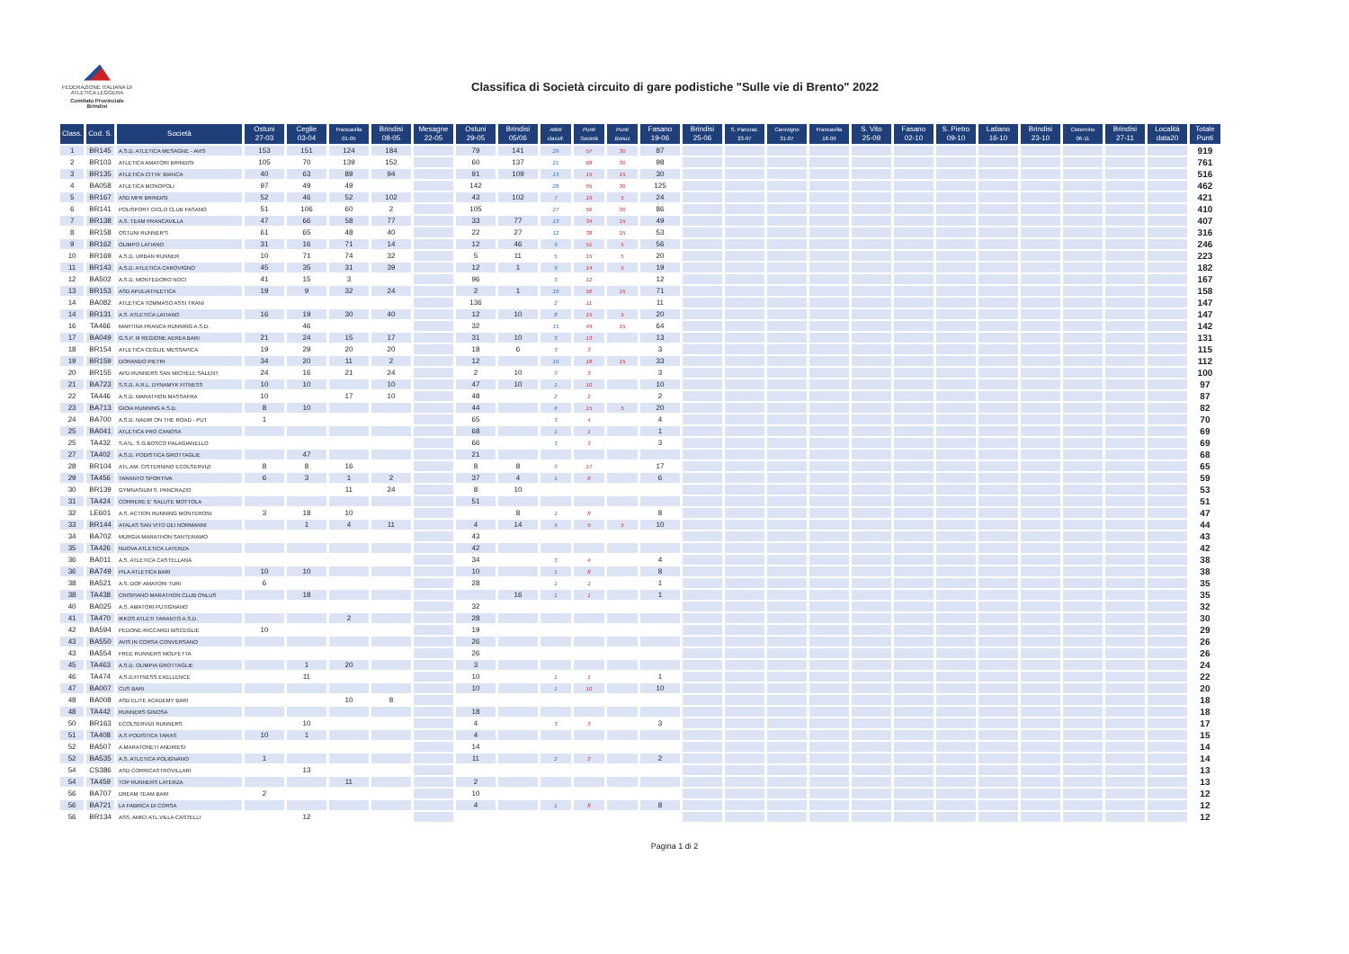FEDERAZIONE ITALIANA DI ATLETICA LEGGERA
Comitato Provinciale Brindisi
Classifica di Società circuito di gare podistiche "Sulle vie di Brento" 2022
| Class. | Cod. S. | Società | Ostuni 27-03 | Ceglie 03-04 | Francavilla 01-05 | Brindisi 08-05 | Mesagne 22-05 | Ostuni 29-05 | Brindisi 05/06 | Atleti classif. | Punti Società | Punti Bonus | Fasano 19-06 | Brindisi 25-06 | S. Pancraz. 23-07 | Carovigno 31-07 | Francavilla 18-09 | S. Vito 25-09 | Fasano 02-10 | S. Pietro 09-10 | Latiano 16-10 | Brindisi 23-10 | Cisternino 06-11 | Brindisi 27-11 | Località data20 | Totale Punti |
| --- | --- | --- | --- | --- | --- | --- | --- | --- | --- | --- | --- | --- | --- | --- | --- | --- | --- | --- | --- | --- | --- | --- | --- | --- | --- | --- |
| 1 | BR145 | A.S.D. ATLETICA MESAGNE - AVIS | 153 | 151 | 124 | 184 | | 79 | 141 | 29 | 57 | 30 | 87 | | | | | | | | | | | | | 919 |
| 2 | BR103 | ATLETICA AMATORI BRINDISI | 105 | 70 | 139 | 152 | | 60 | 137 | 21 | 68 | 30 | 98 | | | | | | | | | | | | | 761 |
| 3 | BR135 | ATLETICA CITTA' BIANCA | 40 | 63 | 89 | 94 | | 91 | 109 | 13 | 15 | 15 | 30 | | | | | | | | | | | | | 516 |
| 4 | BA058 | ATLETICA MONOPOLI | 97 | 49 | 49 | | | 142 | | 28 | 95 | 30 | 125 | | | | | | | | | | | | | 462 |
| 5 | BR167 | ASD MFR BRINDISI | 52 | 46 | 52 | 102 | | 43 | 102 | 7 | 19 | 5 | 24 | | | | | | | | | | | | | 421 |
| 6 | BR141 | POLISPORT CICLO CLUB FASANO | 51 | 106 | 60 | 2 | | 105 | | 27 | 56 | 30 | 86 | | | | | | | | | | | | | 410 |
| 7 | BR138 | A.S. TEAM FRANCAVILLA | 47 | 66 | 58 | 77 | | 33 | 77 | 13 | 34 | 15 | 49 | | | | | | | | | | | | | 407 |
| 8 | BR158 | OSTUNI RUNNER'S | 61 | 65 | 48 | 40 | | 22 | 27 | 12 | 38 | 15 | 53 | | | | | | | | | | | | | 316 |
| 9 | BR162 | OLIMPO LATIANO | 31 | 16 | 71 | 14 | | 12 | 46 | 9 | 51 | 5 | 56 | | | | | | | | | | | | | 246 |
| 10 | BR169 | A.S.D. URBAN RUNNER | 10 | 71 | 74 | 32 | | 5 | 11 | 5 | 15 | 5 | 20 | | | | | | | | | | | | | 223 |
| 11 | BR143 | A.S.D. ATLETICA CAROVIGNO | 45 | 35 | 31 | 39 | | 12 | 1 | 9 | 14 | 5 | 19 | | | | | | | | | | | | | 182 |
| 12 | BA502 | A.S.D. MONTEDORO NOCI | 41 | 15 | 3 | | | 96 | | 3 | 12 | | 12 | | | | | | | | | | | | | 167 |
| 13 | BR153 | ASD APULIATHLETICA | 19 | 9 | 32 | 24 | | 2 | 1 | 19 | 56 | 15 | 71 | | | | | | | | | | | | | 158 |
| 14 | BA082 | ATLETICA TOMMASO ASSI TRANI | | | | | | 136 | | 2 | 11 | | 11 | | | | | | | | | | | | | 147 |
| 14 | BR131 | A.S. ATLETICA LATIANO | 16 | 19 | 30 | 40 | | 12 | 10 | 8 | 15 | 5 | 20 | | | | | | | | | | | | | 147 |
| 16 | TA466 | MARTINA FRANCA RUNNING A.S.D. | | 46 | | | | 32 | | 15 | 49 | 15 | 64 | | | | | | | | | | | | | 142 |
| 17 | BA049 | G.S.P. III REGIONE AEREA BARI | 21 | 24 | 15 | 17 | | 31 | 10 | 3 | 13 | | 13 | | | | | | | | | | | | | 131 |
| 18 | BR154 | ATLETICA CEGLIE MESSAPICA | 19 | 29 | 20 | 20 | | 18 | 6 | 3 | 3 | | 3 | | | | | | | | | | | | | 115 |
| 19 | BR159 | DORANDO PIETRI | 34 | 20 | 11 | 2 | | 12 | | 10 | 18 | 15 | 33 | | | | | | | | | | | | | 112 |
| 20 | BR155 | APD RUNNERS SAN MICHELE SALENT | 24 | 16 | 21 | 24 | | 2 | 10 | 3 | 3 | | 3 | | | | | | | | | | | | | 100 |
| 21 | BA723 | S.S.D. A.R.L. DYNAMYK FITNESS | 10 | 10 | | 10 | | 47 | 10 | 1 | 10 | | 10 | | | | | | | | | | | | | 97 |
| 22 | TA446 | A.S.D. MARATHON MASSAFRA | 10 | | 17 | 10 | | 48 | | 2 | 2 | | 2 | | | | | | | | | | | | | 87 |
| 23 | BA713 | GIOIA RUNNING A.S.D. | 8 | 10 | | | | 44 | | 6 | 15 | 5 | 20 | | | | | | | | | | | | | 82 |
| 24 | BA700 | A.S.D. NADIR ON THE ROAD - PUT | 1 | | | | | 65 | | 3 | 4 | | 4 | | | | | | | | | | | | | 70 |
| 25 | BA041 | ATLETICA PRO CANOSA | | | | | | 68 | | 1 | 1 | | 1 | | | | | | | | | | | | | 69 |
| 25 | TA432 | S.ATL. S.G.BOSCO PALAGIANELLO | | | | | | 66 | | 3 | 3 | | 3 | | | | | | | | | | | | | 69 |
| 27 | TA402 | A.S.D. PODISTICA GROTTAGLIE | | 47 | | | | 21 | | | | | | | | | | | | | | | | | | 68 |
| 28 | BR104 | ATL.AM. CISTERNINO ECOLSERVIZI | 8 | 8 | 16 | | | 8 | 8 | 3 | 17 | | 17 | | | | | | | | | | | | | 65 |
| 29 | TA456 | TARANTO SPORTIVA | 6 | 3 | 1 | 2 | | 37 | 4 | 1 | 6 | | 6 | | | | | | | | | | | | | 59 |
| 30 | BR139 | GYMNASIUM S. PANCRAZIO | | | 11 | 24 | | 8 | 10 | | | | | | | | | | | | | | | | | 53 |
| 31 | TA424 | CORRERE E' SALUTE MOTTOLA | | | | | | 51 | | | | | | | | | | | | | | | | | | 51 |
| 32 | LE601 | A.S. ACTION RUNNING MONTERONI | 3 | 18 | 10 | | | | 8 | 1 | 8 | | 8 | | | | | | | | | | | | | 47 |
| 33 | BR144 | ATALAS SAN VITO DEI NORMANNI | | 1 | 4 | 11 | | 4 | 14 | 5 | 5 | 5 | 10 | | | | | | | | | | | | | 44 |
| 34 | BA702 | MURGIA MARATHON SANTERAMO | | | | | | 43 | | | | | | | | | | | | | | | | | | 43 |
| 35 | TA426 | NUOVA ATLETICA LATERZA | | | | | | 42 | | | | | | | | | | | | | | | | | | 42 |
| 36 | BA011 | A.S. ATLETICA CASTELLANA | | | | | | 34 | | 3 | 4 | | 4 | | | | | | | | | | | | | 38 |
| 36 | BA749 | PILA ATLETICA BARI | 10 | 10 | | | | 10 | | 1 | 8 | | 8 | | | | | | | | | | | | | 38 |
| 38 | BA521 | A.S. DOF AMATORI TURI | 6 | | | | | 28 | | 1 | 1 | | 1 | | | | | | | | | | | | | 35 |
| 38 | TA438 | CRISPIANO MARATHON CLUB ONLUS | | 18 | | | | | 16 | 1 | 1 | | 1 | | | | | | | | | | | | | 35 |
| 40 | BA025 | A.S. AMATORI PUTIGNANO | | | | | | 32 | | | | | | | | | | | | | | | | | | 32 |
| 41 | TA470 | IKKOS ATLETI TARANTO A.S.D. | | | 2 | | | 28 | | | | | | | | | | | | | | | | | | 30 |
| 42 | BA594 | PEDONE-RICCARDI BISCEGLIE | 10 | | | | | 19 | | | | | | | | | | | | | | | | | | 29 |
| 43 | BA550 | AVIS IN CORSA CONVERSANO | | | | | | 26 | | | | | | | | | | | | | | | | | | 26 |
| 43 | BA554 | FREE RUNNERS MOLFETTA | | | | | | 26 | | | | | | | | | | | | | | | | | | 26 |
| 45 | TA463 | A.S.D. OLIMPIA GROTTAGLIE | | 1 | 20 | | | 3 | | | | | | | | | | | | | | | | | | 24 |
| 46 | TA474 | A.S.D.FITNESS EXELLENCE | | 11 | | | | 10 | | 1 | 1 | | 1 | | | | | | | | | | | | | 22 |
| 47 | BA007 | CUS BARI | | | | | | 10 | | 1 | 10 | | 10 | | | | | | | | | | | | | 20 |
| 48 | BA008 | ASD ELITE ACADEMY BARI | | | 10 | 8 | | | | | | | | | | | | | | | | | | | | 18 |
| 48 | TA442 | RUNNERS GINOSA | | | | | | 18 | | | | | | | | | | | | | | | | | | 18 |
| 50 | BR163 | ECOLSERVIZI RUNNERS | | 10 | | | | 4 | | 3 | 3 | | 3 | | | | | | | | | | | | | 17 |
| 51 | TA408 | A.S PODISTICA TARAS | 10 | 1 | | | | 4 | | | | | | | | | | | | | | | | | | 15 |
| 52 | BA507 | A.MARATONETI ANDRIESI | | | | | | 14 | | | | | | | | | | | | | | | | | | 14 |
| 52 | BA535 | A.S. ATLETICA POLIGNANO | 1 | | | | | 11 | | 2 | 2 | | 2 | | | | | | | | | | | | | 14 |
| 54 | CS386 | ASD CORRICASTROVILLARI | | 13 | | | | | | | | | | | | | | | | | | | | | | 13 |
| 54 | TA459 | TOP RUNNERS LATERZA | | | 11 | | | 2 | | | | | | | | | | | | | | | | | | 13 |
| 56 | BA707 | DREAM TEAM BARI | 2 | | | | | 10 | | | | | | | | | | | | | | | | | | 12 |
| 56 | BA721 | LA FABRICA DI CORSA | | | | | | 4 | | 1 | 8 | | 8 | | | | | | | | | | | | | 12 |
| 56 | BR134 | ASS. AMICI ATL.VILLA CASTELLI | | 12 | | | | | | | | | | | | | | | | | | | | | | 12 |
Pagina 1 di 2